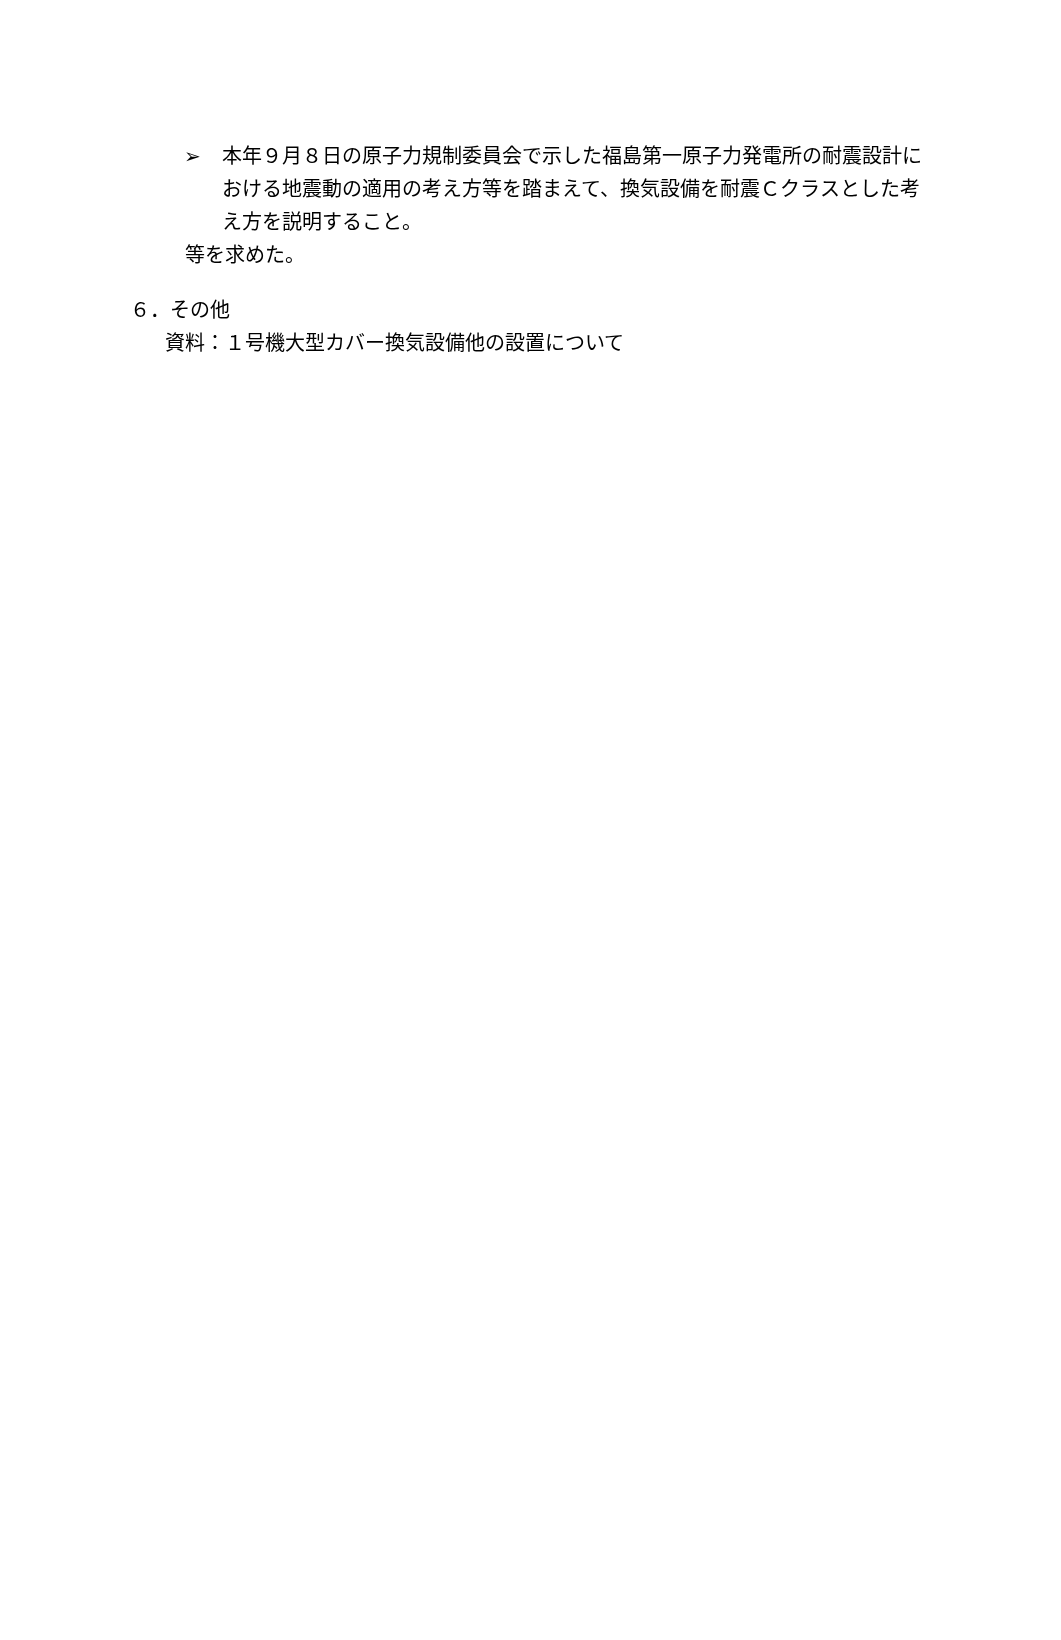➢ 本年９月８日の原子力規制委員会で示した福島第一原子力発電所の耐震設計における地震動の適用の考え方等を踏まえて、換気設備を耐震Ｃクラスとした考え方を説明すること。
等を求めた。
６．その他
資料：１号機大型カバー換気設備他の設置について